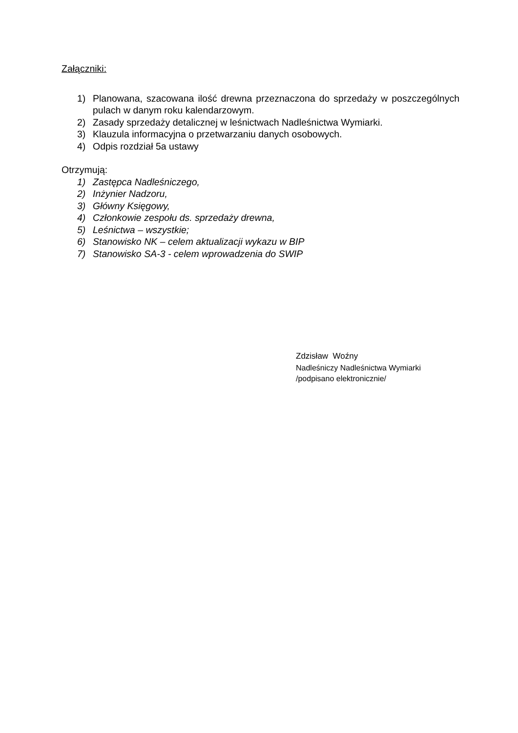Załączniki:
1) Planowana, szacowana ilość drewna przeznaczona do sprzedaży w poszczególnych pulach w danym roku kalendarzowym.
2) Zasady sprzedaży detalicznej w leśnictwach Nadleśnictwa Wymiarki.
3) Klauzula informacyjna o przetwarzaniu danych osobowych.
4) Odpis rozdział 5a ustawy
Otrzymują:
1) Zastępca Nadleśniczego,
2) Inżynier Nadzoru,
3) Główny Księgowy,
4) Członkowie zespołu ds. sprzedaży drewna,
5) Leśnictwa – wszystkie;
6) Stanowisko NK – celem aktualizacji wykazu w BIP
7) Stanowisko SA-3 - celem wprowadzenia do SWIP
Zdzisław Woźny
Nadleśniczy Nadleśnictwa Wymiarki
/podpisano elektronicznie/